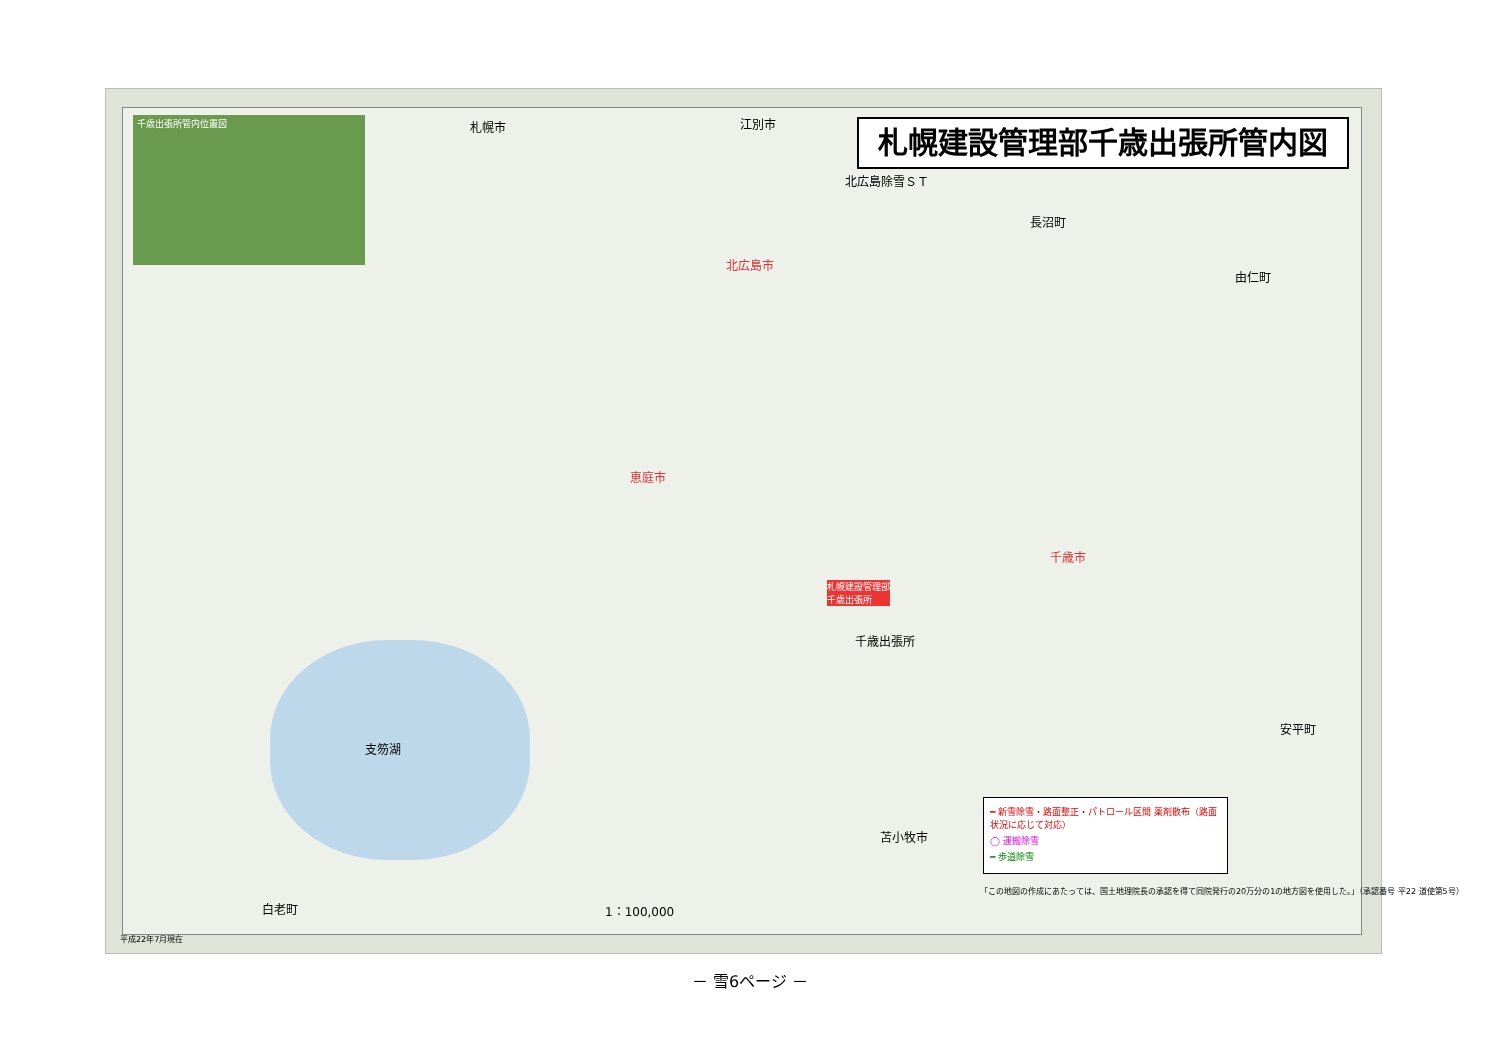千歳出張所管内位置図 札幌建設管理部千歳出張所管内図
北広島除雪ＳＴ
北広島市
恵庭市
千歳市
千歳出張所
札幌建設管理部
千歳出張所
札幌市 江別市
長沼町
由仁町
安平町
苫小牧市
白老町
支笏湖
1：100,000
━ 新雪除雪・路面整正・パトロール区間 薬剤散布（路面状況に応じて対応）
◯ 運搬除雪
━ 歩道除雪
「この地図の作成にあたっては、国土地理院長の承認を得て同院発行の20万分の1の地方図を使用した。」（承認番号 平22 道使第5号）
平成22年7月現在
－ 雪6ページ －